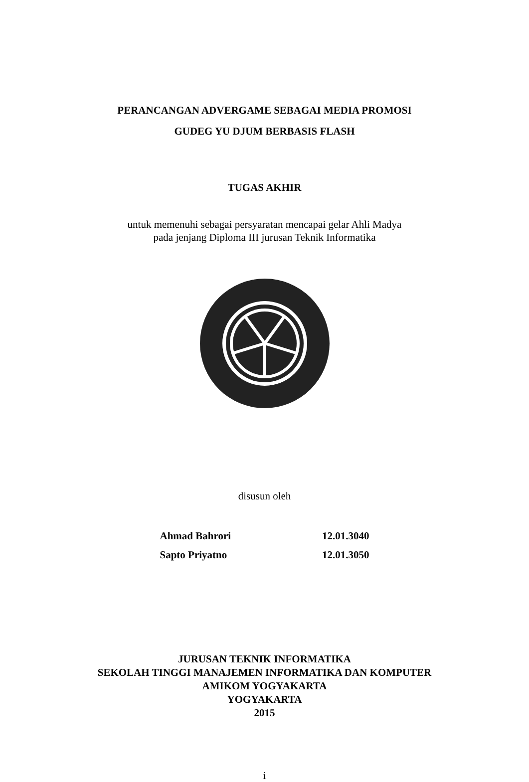PERANCANGAN ADVERGAME SEBAGAI MEDIA PROMOSI
GUDEG YU DJUM BERBASIS FLASH
TUGAS AKHIR
untuk memenuhi sebagai persyaratan mencapai gelar Ahli Madya
pada jenjang Diploma III jurusan Teknik Informatika
disusun oleh
Ahmad Bahrori 12.01.3040
Sapto Priyatno 12.01.3050
JURUSAN TEKNIK INFORMATIKA
SEKOLAH TINGGI MANAJEMEN INFORMATIKA DAN KOMPUTER
AMIKOM YOGYAKARTA
YOGYAKARTA
2015
i